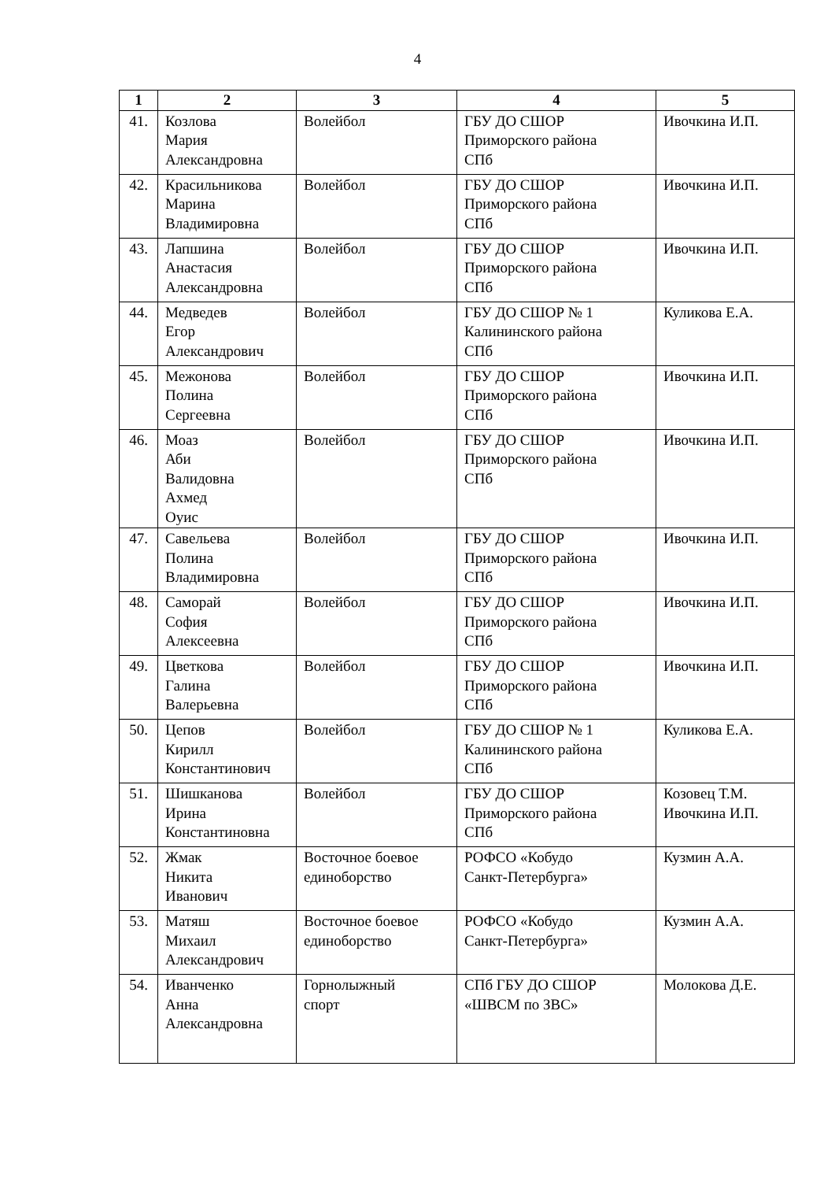4
| 1 | 2 | 3 | 4 | 5 |
| --- | --- | --- | --- | --- |
| 41. | Козлова Мария Александровна | Волейбол | ГБУ ДО СШОР Приморского района СПб | Ивочкина И.П. |
| 42. | Красильникова Марина Владимировна | Волейбол | ГБУ ДО СШОР Приморского района СПб | Ивочкина И.П. |
| 43. | Лапшина Анастасия Александровна | Волейбол | ГБУ ДО СШОР Приморского района СПб | Ивочкина И.П. |
| 44. | Медведев Егор Александрович | Волейбол | ГБУ ДО СШОР № 1 Калининского района СПб | Куликова Е.А. |
| 45. | Межонова Полина Сергеевна | Волейбол | ГБУ ДО СШОР Приморского района СПб | Ивочкина И.П. |
| 46. | Моаз Аби Валидовна Ахмед Оуис | Волейбол | ГБУ ДО СШОР Приморского района СПб | Ивочкина И.П. |
| 47. | Савельева Полина Владимировна | Волейбол | ГБУ ДО СШОР Приморского района СПб | Ивочкина И.П. |
| 48. | Саморай София Алексеевна | Волейбол | ГБУ ДО СШОР Приморского района СПб | Ивочкина И.П. |
| 49. | Цветкова Галина Валерьевна | Волейбол | ГБУ ДО СШОР Приморского района СПб | Ивочкина И.П. |
| 50. | Цепов Кирилл Константинович | Волейбол | ГБУ ДО СШОР № 1 Калининского района СПб | Куликова Е.А. |
| 51. | Шишканова Ирина Константиновна | Волейбол | ГБУ ДО СШОР Приморского района СПб | Козовец Т.М. Ивочкина И.П. |
| 52. | Жмак Никита Иванович | Восточное боевое единоборство | РОФСО «Кобудо Санкт-Петербурга» | Кузмин А.А. |
| 53. | Матяш Михаил Александрович | Восточное боевое единоборство | РОФСО «Кобудо Санкт-Петербурга» | Кузмин А.А. |
| 54. | Иванченко Анна Александровна | Горнолыжный спорт | СПб ГБУ ДО СШОР «ШВСМ по ЗВС» | Молокова Д.Е. |